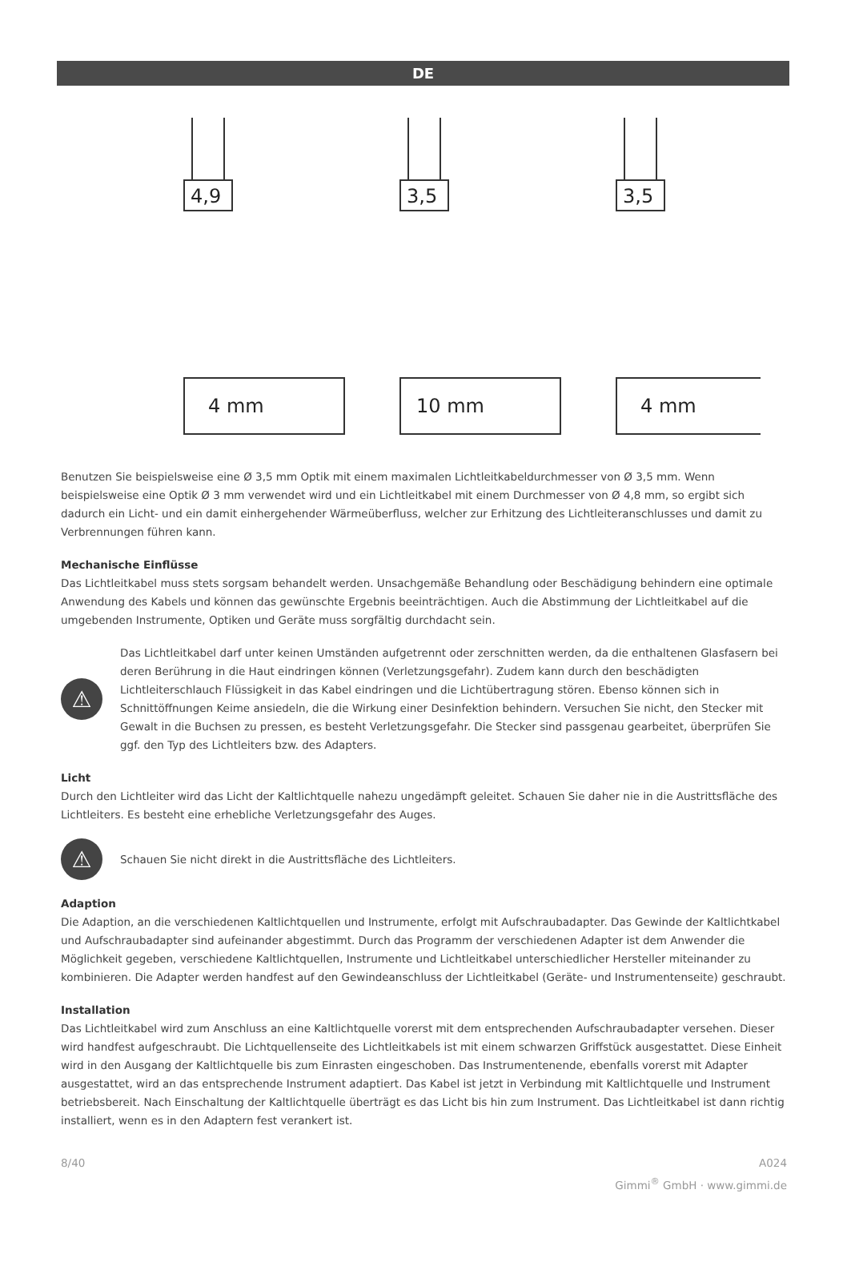DE
4,9
3,5
3,5
4 mm
10 mm
4 mm
Benutzen Sie beispielsweise eine Ø 3,5 mm Optik mit einem maximalen Lichtleitkabeldurchmesser von Ø 3,5 mm. Wenn beispielsweise eine Optik Ø 3 mm verwendet wird und ein Lichtleitkabel mit einem Durchmesser von Ø 4,8 mm, so ergibt sich dadurch ein Licht- und ein damit einhergehender Wärmeüberfluss, welcher zur Erhitzung des Lichtleiteranschlusses und damit zu Verbrennungen führen kann.
Mechanische Einflüsse
Das Lichtleitkabel muss stets sorgsam behandelt werden. Unsachgemäße Behandlung oder Beschädigung behindern eine optimale Anwendung des Kabels und können das gewünschte Ergebnis beeinträchtigen. Auch die Abstimmung der Lichtleitkabel auf die umgebenden Instrumente, Optiken und Geräte muss sorgfältig durchdacht sein.
⚠
Das Lichtleitkabel darf unter keinen Umständen aufgetrennt oder zerschnitten werden, da die enthaltenen Glasfasern bei deren Berührung in die Haut eindringen können (Verletzungsgefahr). Zudem kann durch den beschädigten Lichtleiterschlauch Flüssigkeit in das Kabel eindringen und die Lichtübertragung stören. Ebenso können sich in Schnittöffnungen Keime ansiedeln, die die Wirkung einer Desinfektion behindern. Versuchen Sie nicht, den Stecker mit Gewalt in die Buchsen zu pressen, es besteht Verletzungsgefahr. Die Stecker sind passgenau gearbeitet, überprüfen Sie ggf. den Typ des Lichtleiters bzw. des Adapters.
Licht
Durch den Lichtleiter wird das Licht der Kaltlichtquelle nahezu ungedämpft geleitet. Schauen Sie daher nie in die Austrittsfläche des Lichtleiters. Es besteht eine erhebliche Verletzungsgefahr des Auges.
⚠
Schauen Sie nicht direkt in die Austrittsfläche des Lichtleiters.
Adaption
Die Adaption, an die verschiedenen Kaltlichtquellen und Instrumente, erfolgt mit Aufschraubadapter. Das Gewinde der Kaltlichtkabel und Aufschraubadapter sind aufeinander abgestimmt. Durch das Programm der verschiedenen Adapter ist dem Anwender die Möglichkeit gegeben, verschiedene Kaltlichtquellen, Instrumente und Lichtleitkabel unterschiedlicher Hersteller miteinander zu kombinieren. Die Adapter werden handfest auf den Gewindeanschluss der Lichtleitkabel (Geräte- und Instrumentenseite) geschraubt.
Installation
Das Lichtleitkabel wird zum Anschluss an eine Kaltlichtquelle vorerst mit dem entsprechenden Aufschraubadapter versehen. Dieser wird handfest aufgeschraubt. Die Lichtquellenseite des Lichtleitkabels ist mit einem schwarzen Griffstück ausgestattet. Diese Einheit wird in den Ausgang der Kaltlichtquelle bis zum Einrasten eingeschoben. Das Instrumentenende, ebenfalls vorerst mit Adapter ausgestattet, wird an das entsprechende Instrument adaptiert. Das Kabel ist jetzt in Verbindung mit Kaltlichtquelle und Instrument betriebsbereit. Nach Einschaltung der Kaltlichtquelle überträgt es das Licht bis hin zum Instrument. Das Lichtleitkabel ist dann richtig installiert, wenn es in den Adaptern fest verankert ist.
8/40 A024
Gimmi<sup>®</sup> GmbH · www.gimmi.de